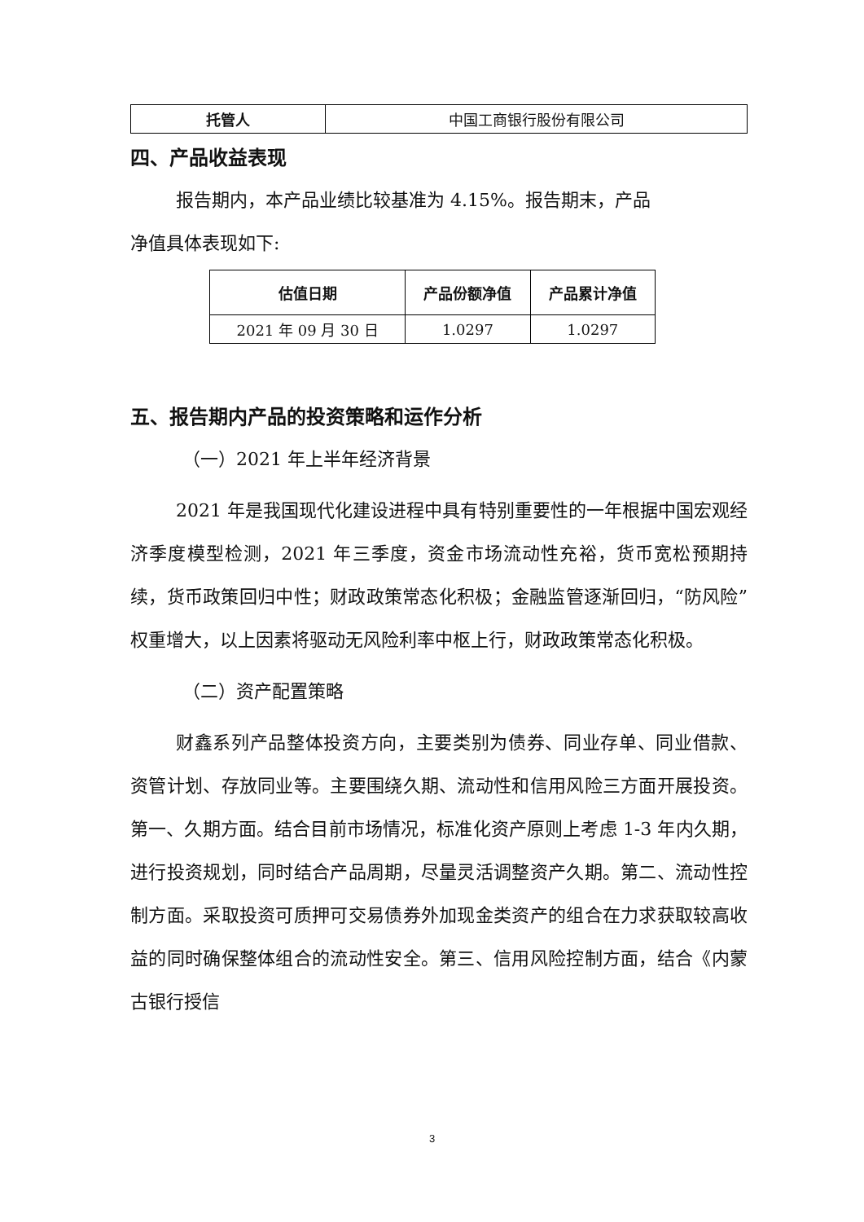| 托管人 | 中国工商银行股份有限公司 |
四、产品收益表现
报告期内，本产品业绩比较基准为 4.15%。报告期末，产品
净值具体表现如下:
| 估值日期 | 产品份额净值 | 产品累计净值 |
| --- | --- | --- |
| 2021 年 09 月 30 日 | 1.0297 | 1.0297 |
五、报告期内产品的投资策略和运作分析
（一）2021 年上半年经济背景
2021 年是我国现代化建设进程中具有特别重要性的一年根据中国宏观经济季度模型检测，2021 年三季度，资金市场流动性充裕，货币宽松预期持续，货币政策回归中性；财政政策常态化积极；金融监管逐渐回归，“防风险”权重增大，以上因素将驱动无风险利率中枢上行，财政政策常态化积极。
（二）资产配置策略
财鑫系列产品整体投资方向，主要类别为债券、同业存单、同业借款、资管计划、存放同业等。主要围绕久期、流动性和信用风险三方面开展投资。第一、久期方面。结合目前市场情况，标准化资产原则上考虑 1-3 年内久期，进行投资规划，同时结合产品周期，尽量灵活调整资产久期。第二、流动性控制方面。采取投资可质押可交易债券外加现金类资产的组合在力求获取较高收益的同时确保整体组合的流动性安全。第三、信用风险控制方面，结合《内蒙古银行授信
3